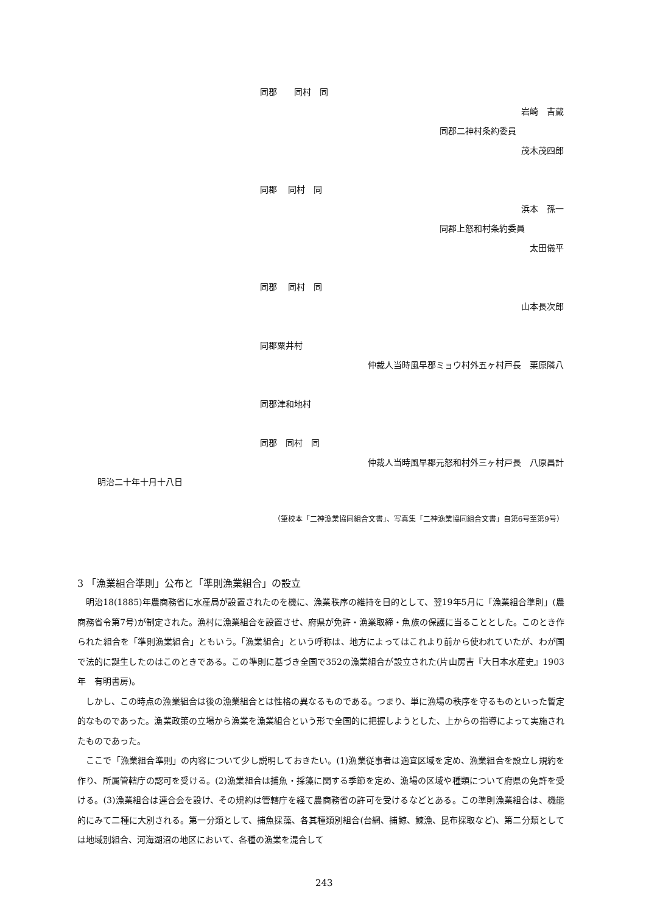同郡　　同村　同
岩崎　吉蔵
同郡二神村条約委員
茂木茂四郎
同郡　 同村　同
浜本　孫一
同郡上怒和村条約委員
太田儀平
同郡　 同村　同
山本長次郎
同郡粟井村
仲裁人当時風早郡ミョウ村外五ヶ村戸長　栗原隣八
同郡津和地村
同郡　同村　同
仲裁人当時風早郡元怒和村外三ヶ村戸長　八原昌計
明治二十年十月十八日
（筆校本「二神漁業協同組合文書」、写真集「二神漁業協同組合文書」自第6号至第9号）
3 「漁業組合準則」公布と「準則漁業組合」の設立
明治18(1885)年農商務省に水産局が設置されたのを機に、漁業秩序の維持を目的として、翌19年5月に「漁業組合準則」(農商務省令第7号)が制定された。漁村に漁業組合を設置させ、府県が免許・漁業取締・魚族の保護に当ることとした。このとき作られた組合を「準則漁業組合」ともいう。「漁業組合」という呼称は、地方によってはこれより前から使われていたが、わが国で法的に誕生したのはこのときである。この準則に基づき全国で352の漁業組合が設立された(片山房吉『大日本水産史』1903年　有明書房)。
しかし、この時点の漁業組合は後の漁業組合とは性格の異なるものである。つまり、単に漁場の秩序を守るものといった暫定的なものであった。漁業政策の立場から漁業を漁業組合という形で全国的に把握しようとした、上からの指導によって実施されたものであった。
ここで「漁業組合準則」の内容について少し説明しておきたい。(1)漁業従事者は適宜区域を定め、漁業組合を設立し規約を作り、所属管轄庁の認可を受ける。(2)漁業組合は捕魚・採藻に関する季節を定め、漁場の区域や種類について府県の免許を受ける。(3)漁業組合は連合会を設け、その規約は管轄庁を経て農商務省の許可を受けるなどとある。この準則漁業組合は、機能的にみて二種に大別される。第一分類として、捕魚採藻、各其種類別組合(台網、捕鯨、鰊漁、昆布採取など)、第二分類としては地域別組合、河海湖沼の地区において、各種の漁業を混合して
243